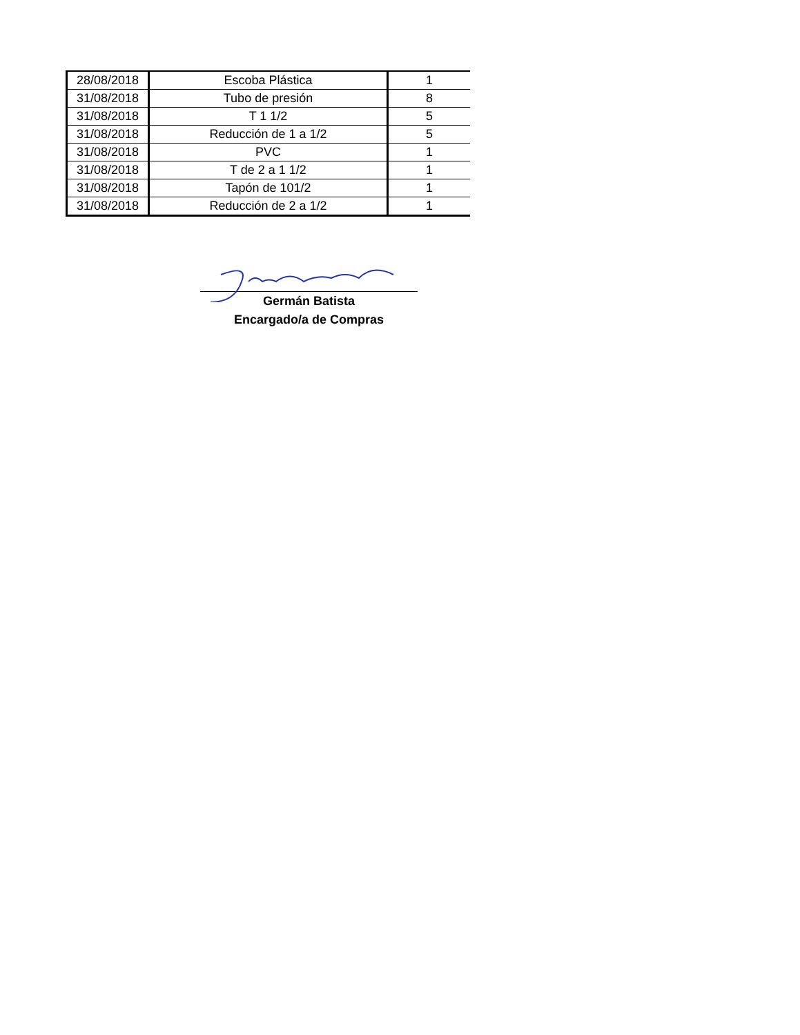| 28/08/2018 | Escoba Plástica | 1 |
| 31/08/2018 | Tubo de presión | 8 |
| 31/08/2018 | T 1 1/2 | 5 |
| 31/08/2018 | Reducción de 1 a 1/2 | 5 |
| 31/08/2018 | PVC | 1 |
| 31/08/2018 | T de 2 a 1 1/2 | 1 |
| 31/08/2018 | Tapón de 101/2 | 1 |
| 31/08/2018 | Reducción de 2 a 1/2 | 1 |
Germán Batista
Encargado/a de Compras